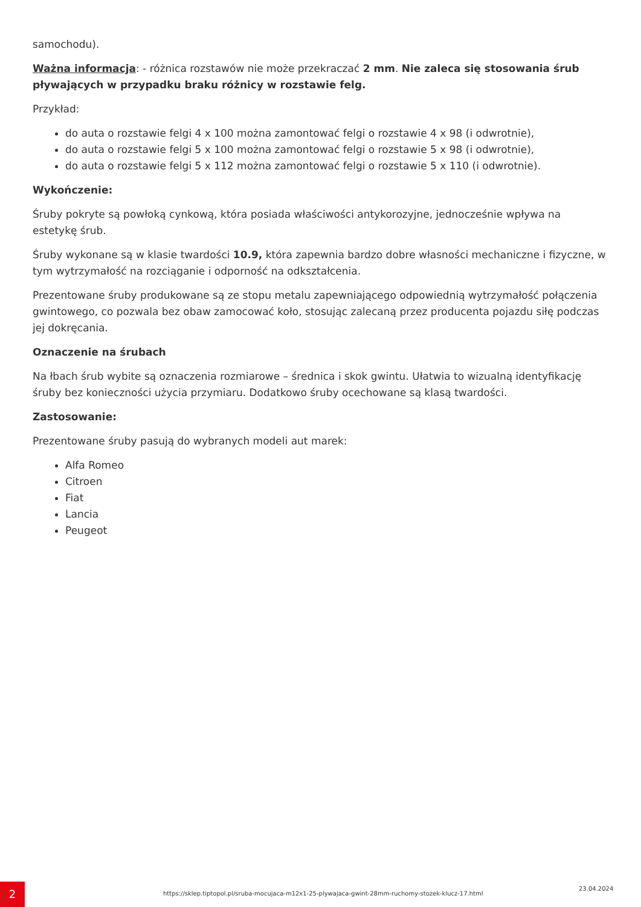samochodu).
Ważna informacja: - różnica rozstawów nie może przekraczać 2 mm. Nie zaleca się stosowania śrub pływających w przypadku braku różnicy w rozstawie felg.
Przykład:
do auta o rozstawie felgi 4 x 100 można zamontować felgi o rozstawie 4 x 98 (i odwrotnie),
do auta o rozstawie felgi 5 x 100 można zamontować felgi o rozstawie 5 x 98 (i odwrotnie),
do auta o rozstawie felgi 5 x 112 można zamontować felgi o rozstawie 5 x 110 (i odwrotnie).
Wykończenie:
Śruby pokryte są powłoką cynkową, która posiada właściwości antykorozyjne, jednocześnie wpływa na estetykę śrub.
Śruby wykonane są w klasie twardości 10.9, która zapewnia bardzo dobre własności mechaniczne i fizyczne, w tym wytrzymałość na rozciąganie i odporność na odkształcenia.
Prezentowane śruby produkowane są ze stopu metalu zapewniającego odpowiednią wytrzymałość połączenia gwintowego, co pozwala bez obaw zamocować koło, stosując zalecaną przez producenta pojazdu siłę podczas jej dokręcania.
Oznaczenie na śrubach
Na łbach śrub wybite są oznaczenia rozmiarowe – średnica i skok gwintu. Ułatwia to wizualną identyfikację śruby bez konieczności użycia przymiaru. Dodatkowo śruby ocechowane są klasą twardości.
Zastosowanie:
Prezentowane śruby pasują do wybranych modeli aut marek:
Alfa Romeo
Citroen
Fiat
Lancia
Peugeot
2
https://sklep.tiptopol.pl/sruba-mocujaca-m12x1-25-plywajaca-gwint-28mm-ruchomy-stozek-klucz-17.html
23.04.2024